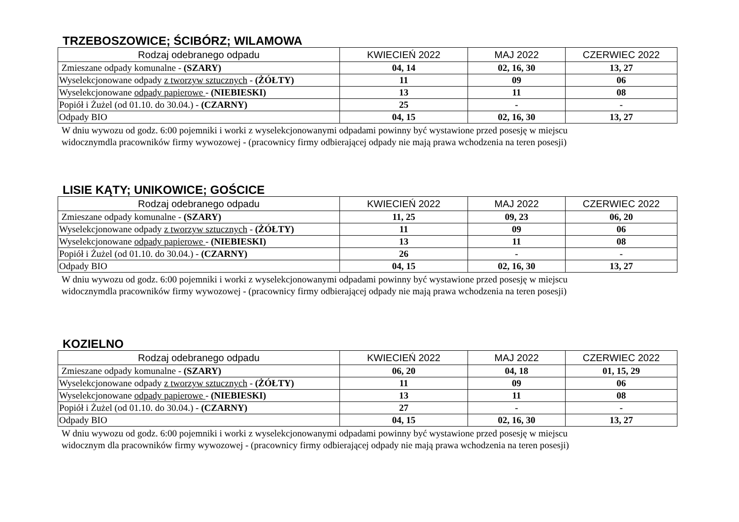TRZEBOSZOWICE; ŚCIBÓRZ; WILAMOWA
| Rodzaj odebranego odpadu | KWIECIEŃ 2022 | MAJ 2022 | CZERWIEC 2022 |
| --- | --- | --- | --- |
| Zmieszane odpady komunalne - (SZARY) | 04, 14 | 02, 16, 30 | 13, 27 |
| Wyselekcjonowane odpady z tworzyw sztucznych - (ŻÓŁTY) | 11 | 09 | 06 |
| Wyselekcjonowane odpady papierowe - (NIEBIESKI) | 13 | 11 | 08 |
| Popiół i Żużel (od 01.10. do 30.04.) - (CZARNY) | 25 | - | - |
| Odpady BIO | 04, 15 | 02, 16, 30 | 13, 27 |
W dniu wywozu od godz. 6:00 pojemniki i worki z wyselekcjonowanymi odpadami powinny być wystawione przed posesję w miejscu
widocznymdla pracowników firmy wywozowej - (pracownicy firmy odbierającej odpady nie mają prawa wchodzenia na teren posesji)
LISIE KĄTY; UNIKOWICE; GOŚCICE
| Rodzaj odebranego odpadu | KWIECIEŃ 2022 | MAJ 2022 | CZERWIEC 2022 |
| --- | --- | --- | --- |
| Zmieszane odpady komunalne - (SZARY) | 11, 25 | 09, 23 | 06, 20 |
| Wyselekcjonowane odpady z tworzyw sztucznych - (ŻÓŁTY) | 11 | 09 | 06 |
| Wyselekcjonowane odpady papierowe - (NIEBIESKI) | 13 | 11 | 08 |
| Popiół i Żużel (od 01.10. do 30.04.) - (CZARNY) | 26 | - | - |
| Odpady BIO | 04, 15 | 02, 16, 30 | 13, 27 |
W dniu wywozu od godz. 6:00 pojemniki i worki z wyselekcjonowanymi odpadami powinny być wystawione przed posesję w miejscu
widocznymdla pracowników firmy wywozowej - (pracownicy firmy odbierającej odpady nie mają prawa wchodzenia na teren posesji)
KOZIELNO
| Rodzaj odebranego odpadu | KWIECIEŃ 2022 | MAJ 2022 | CZERWIEC 2022 |
| --- | --- | --- | --- |
| Zmieszane odpady komunalne - (SZARY) | 06, 20 | 04, 18 | 01, 15, 29 |
| Wyselekcjonowane odpady z tworzyw sztucznych - (ŻÓŁTY) | 11 | 09 | 06 |
| Wyselekcjonowane odpady papierowe - (NIEBIESKI) | 13 | 11 | 08 |
| Popiół i Żużel (od 01.10. do 30.04.) - (CZARNY) | 27 | - | - |
| Odpady BIO | 04, 15 | 02, 16, 30 | 13, 27 |
W dniu wywozu od godz. 6:00 pojemniki i worki z wyselekcjonowanymi odpadami powinny być wystawione przed posesję w miejscu
widocznym dla pracowników firmy wywozowej - (pracownicy firmy odbierającej odpady nie mają prawa wchodzenia na teren posesji)